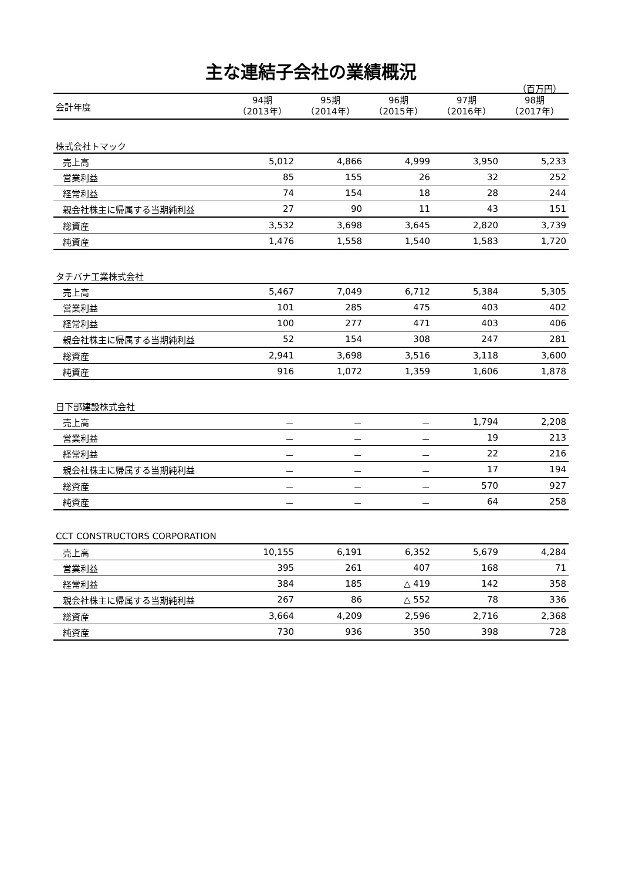主な連結子会社の業績概況
（百万円）
| 会計年度 | 94期 （2013年） | 95期 （2014年） | 96期 （2015年） | 97期 （2016年） | 98期 （2017年） |
| 株式会社トマック | | | | | |
| 売上高 | 5,012 | 4,866 | 4,999 | 3,950 | 5,233 |
| 営業利益 | 85 | 155 | 26 | 32 | 252 |
| 経常利益 | 74 | 154 | 18 | 28 | 244 |
| 親会社株主に帰属する当期純利益 | 27 | 90 | 11 | 43 | 151 |
| 総資産 | 3,532 | 3,698 | 3,645 | 2,820 | 3,739 |
| 純資産 | 1,476 | 1,558 | 1,540 | 1,583 | 1,720 |
| タチバナ工業株式会社 | | | | | |
| 売上高 | 5,467 | 7,049 | 6,712 | 5,384 | 5,305 |
| 営業利益 | 101 | 285 | 475 | 403 | 402 |
| 経常利益 | 100 | 277 | 471 | 403 | 406 |
| 親会社株主に帰属する当期純利益 | 52 | 154 | 308 | 247 | 281 |
| 総資産 | 2,941 | 3,698 | 3,516 | 3,118 | 3,600 |
| 純資産 | 916 | 1,072 | 1,359 | 1,606 | 1,878 |
| 日下部建設株式会社 | | | | | |
| 売上高 | － | － | － | 1,794 | 2,208 |
| 営業利益 | － | － | － | 19 | 213 |
| 経常利益 | － | － | － | 22 | 216 |
| 親会社株主に帰属する当期純利益 | － | － | － | 17 | 194 |
| 総資産 | － | － | － | 570 | 927 |
| 純資産 | － | － | － | 64 | 258 |
| CCT CONSTRUCTORS CORPORATION | | | | | |
| 売上高 | 10,155 | 6,191 | 6,352 | 5,679 | 4,284 |
| 営業利益 | 395 | 261 | 407 | 168 | 71 |
| 経常利益 | 384 | 185 | △ 419 | 142 | 358 |
| 親会社株主に帰属する当期純利益 | 267 | 86 | △ 552 | 78 | 336 |
| 総資産 | 3,664 | 4,209 | 2,596 | 2,716 | 2,368 |
| 純資産 | 730 | 936 | 350 | 398 | 728 |